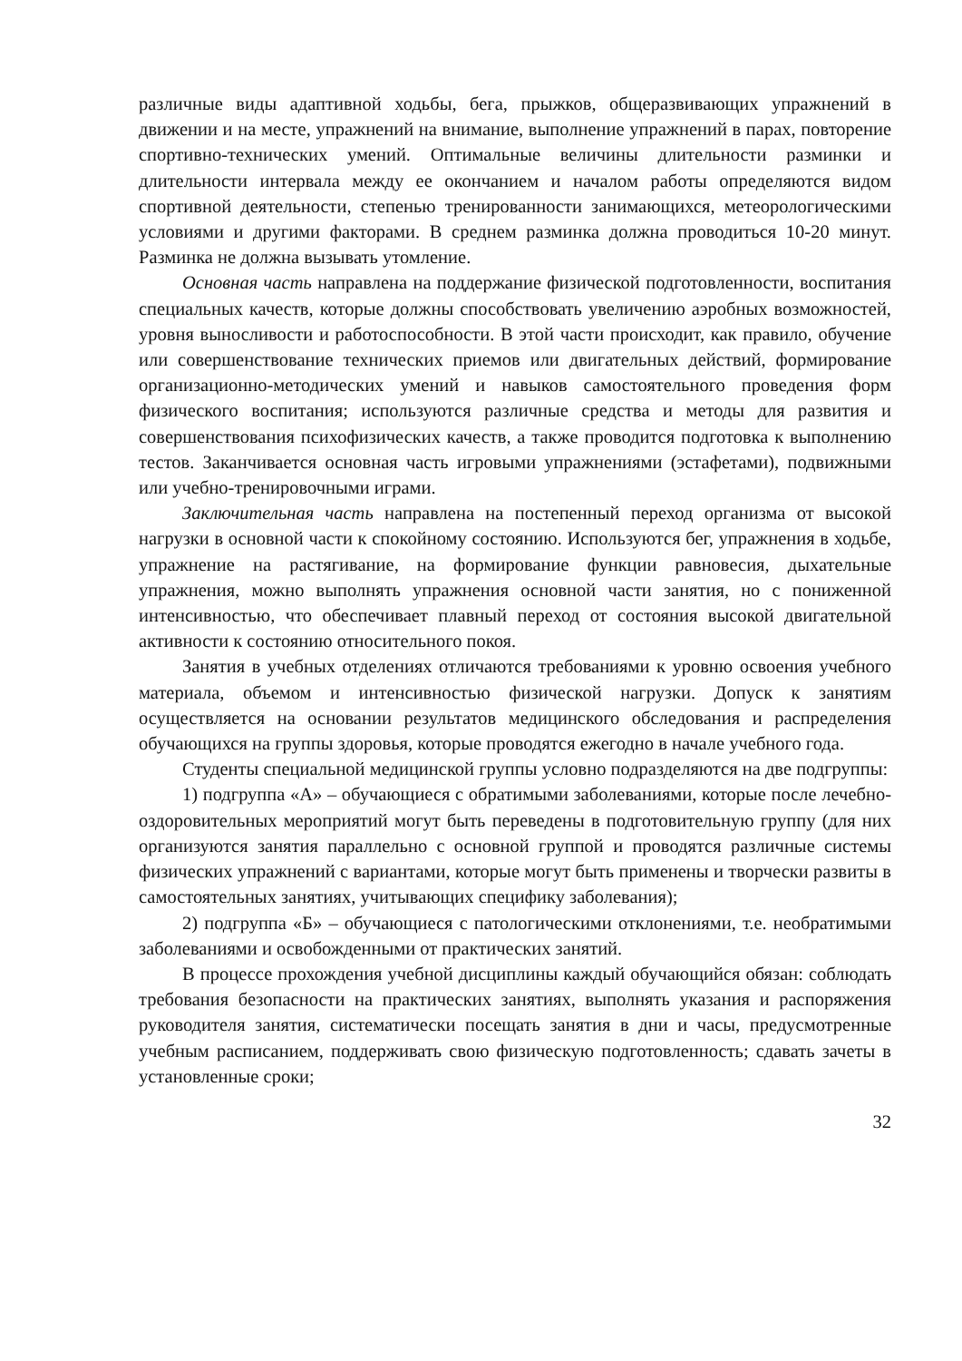различные виды адаптивной ходьбы, бега, прыжков, общеразвивающих упражнений в движении и на месте, упражнений на внимание, выполнение упражнений в парах, повторение спортивно-технических умений. Оптимальные величины длительности разминки и длительности интервала между ее окончанием и началом работы определяются видом спортивной деятельности, степенью тренированности занимающихся, метеорологическими условиями и другими факторами. В среднем разминка должна проводиться 10-20 минут. Разминка не должна вызывать утомление.
Основная часть направлена на поддержание физической подготовленности, воспитания специальных качеств, которые должны способствовать увеличению аэробных возможностей, уровня выносливости и работоспособности. В этой части происходит, как правило, обучение или совершенствование технических приемов или двигательных действий, формирование организационно-методических умений и навыков самостоятельного проведения форм физического воспитания; используются различные средства и методы для развития и совершенствования психофизических качеств, а также проводится подготовка к выполнению тестов. Заканчивается основная часть игровыми упражнениями (эстафетами), подвижными или учебно-тренировочными играми.
Заключительная часть направлена на постепенный переход организма от высокой нагрузки в основной части к спокойному состоянию. Используются бег, упражнения в ходьбе, упражнение на растягивание, на формирование функции равновесия, дыхательные упражнения, можно выполнять упражнения основной части занятия, но с пониженной интенсивностью, что обеспечивает плавный переход от состояния высокой двигательной активности к состоянию относительного покоя.
Занятия в учебных отделениях отличаются требованиями к уровню освоения учебного материала, объемом и интенсивностью физической нагрузки. Допуск к занятиям осуществляется на основании результатов медицинского обследования и распределения обучающихся на группы здоровья, которые проводятся ежегодно в начале учебного года.
Студенты специальной медицинской группы условно подразделяются на две подгруппы:
1) подгруппа «А» – обучающиеся с обратимыми заболеваниями, которые после лечебно-оздоровительных мероприятий могут быть переведены в подготовительную группу (для них организуются занятия параллельно с основной группой и проводятся различные системы физических упражнений с вариантами, которые могут быть применены и творчески развиты в самостоятельных занятиях, учитывающих специфику заболевания);
2) подгруппа «Б» – обучающиеся с патологическими отклонениями, т.е. необратимыми заболеваниями и освобожденными от практических занятий.
В процессе прохождения учебной дисциплины каждый обучающийся обязан: соблюдать требования безопасности на практических занятиях, выполнять указания и распоряжения руководителя занятия, систематически посещать занятия в дни и часы, предусмотренные учебным расписанием, поддерживать свою физическую подготовленность; сдавать зачеты в установленные сроки;
32